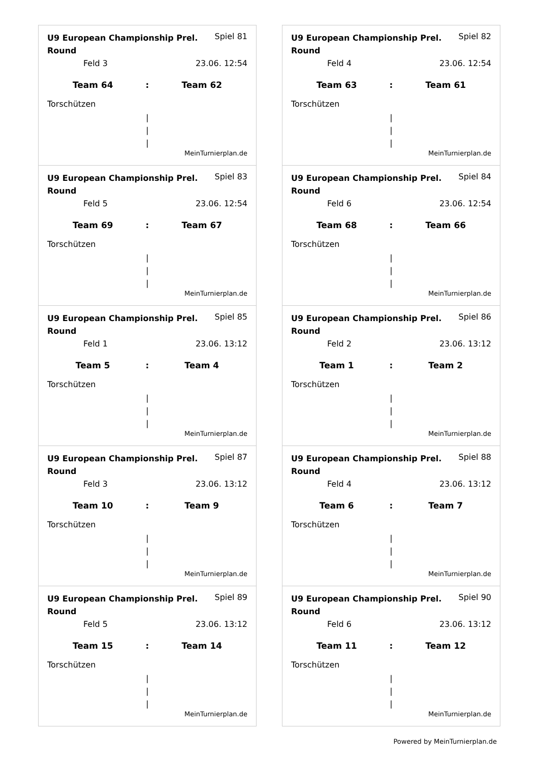U9 European Championship Prel. Round Spiel 81
Feld 3 23.06. 12:54
Team 64: Team 62
Torschützen
|
|
|
MeinTurnierplan.de
U9 European Championship Prel. Round Spiel 82
Feld 4 23.06. 12:54
Team 63: Team 61
Torschützen
|
|
|
MeinTurnierplan.de
U9 European Championship Prel. Round Spiel 83
Feld 5 23.06. 12:54
Team 69: Team 67
Torschützen
|
|
|
MeinTurnierplan.de
U9 European Championship Prel. Round Spiel 84
Feld 6 23.06. 12:54
Team 68: Team 66
Torschützen
|
|
|
MeinTurnierplan.de
U9 European Championship Prel. Round Spiel 85
Feld 1 23.06. 13:12
Team 5: Team 4
Torschützen
|
|
|
MeinTurnierplan.de
U9 European Championship Prel. Round Spiel 86
Feld 2 23.06. 13:12
Team 1: Team 2
Torschützen
|
|
|
MeinTurnierplan.de
U9 European Championship Prel. Round Spiel 87
Feld 3 23.06. 13:12
Team 10: Team 9
Torschützen
|
|
|
MeinTurnierplan.de
U9 European Championship Prel. Round Spiel 88
Feld 4 23.06. 13:12
Team 6: Team 7
Torschützen
|
|
|
MeinTurnierplan.de
U9 European Championship Prel. Round Spiel 89
Feld 5 23.06. 13:12
Team 15: Team 14
Torschützen
|
|
|
MeinTurnierplan.de
U9 European Championship Prel. Round Spiel 90
Feld 6 23.06. 13:12
Team 11: Team 12
Torschützen
|
|
|
MeinTurnierplan.de
Powered by MeinTurnierplan.de